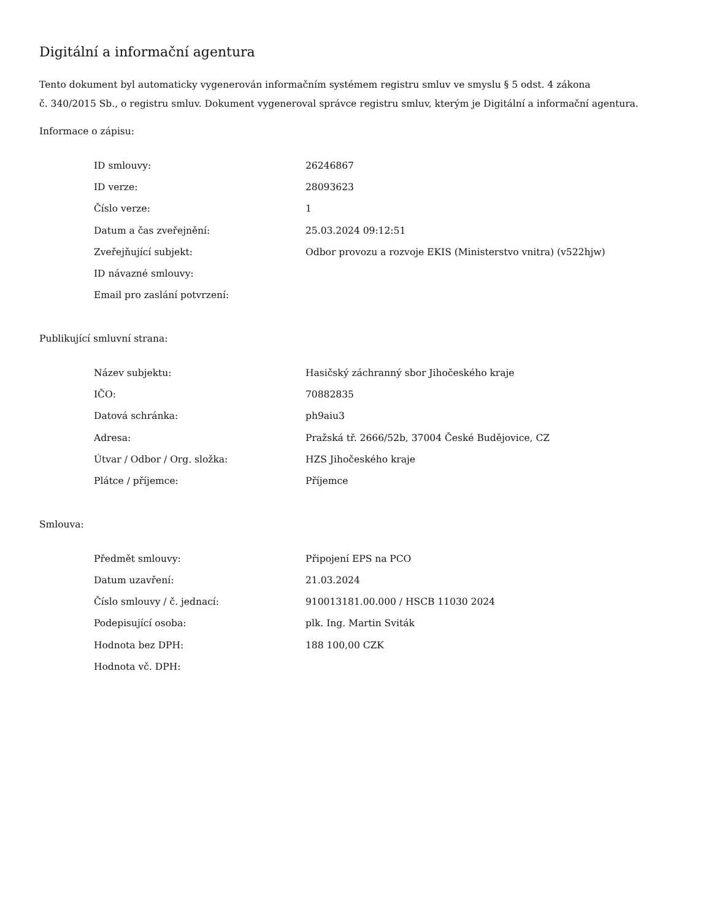Digitální a informační agentura
Tento dokument byl automaticky vygenerován informačním systémem registru smluv ve smyslu § 5 odst. 4 zákona
č. 340/2015 Sb., o registru smluv. Dokument vygeneroval správce registru smluv, kterým je Digitální a informační agentura.
Informace o zápisu:
| ID smlouvy: | 26246867 |
| ID verze: | 28093623 |
| Číslo verze: | 1 |
| Datum a čas zveřejnění: | 25.03.2024 09:12:51 |
| Zveřejňující subjekt: | Odbor provozu a rozvoje EKIS (Ministerstvo vnitra) (v522hjw) |
| ID návazné smlouvy: | |
| Email pro zaslání potvrzení: | |
Publikující smluvní strana:
| Název subjektu: | Hasičský záchranný sbor Jihočeského kraje |
| IČO: | 70882835 |
| Datová schránka: | ph9aiu3 |
| Adresa: | Pražská tř. 2666/52b, 37004 České Budějovice, CZ |
| Útvar / Odbor / Org. složka: | HZS Jihočeského kraje |
| Plátce / příjemce: | Příjemce |
Smlouva:
| Předmět smlouvy: | Připojení EPS na PCO |
| Datum uzavření: | 21.03.2024 |
| Číslo smlouvy / č. jednací: | 910013181.00.000 / HSCB 11030 2024 |
| Podepisující osoba: | plk. Ing. Martin Sviták |
| Hodnota bez DPH: | 188 100,00 CZK |
| Hodnota vč. DPH: | |